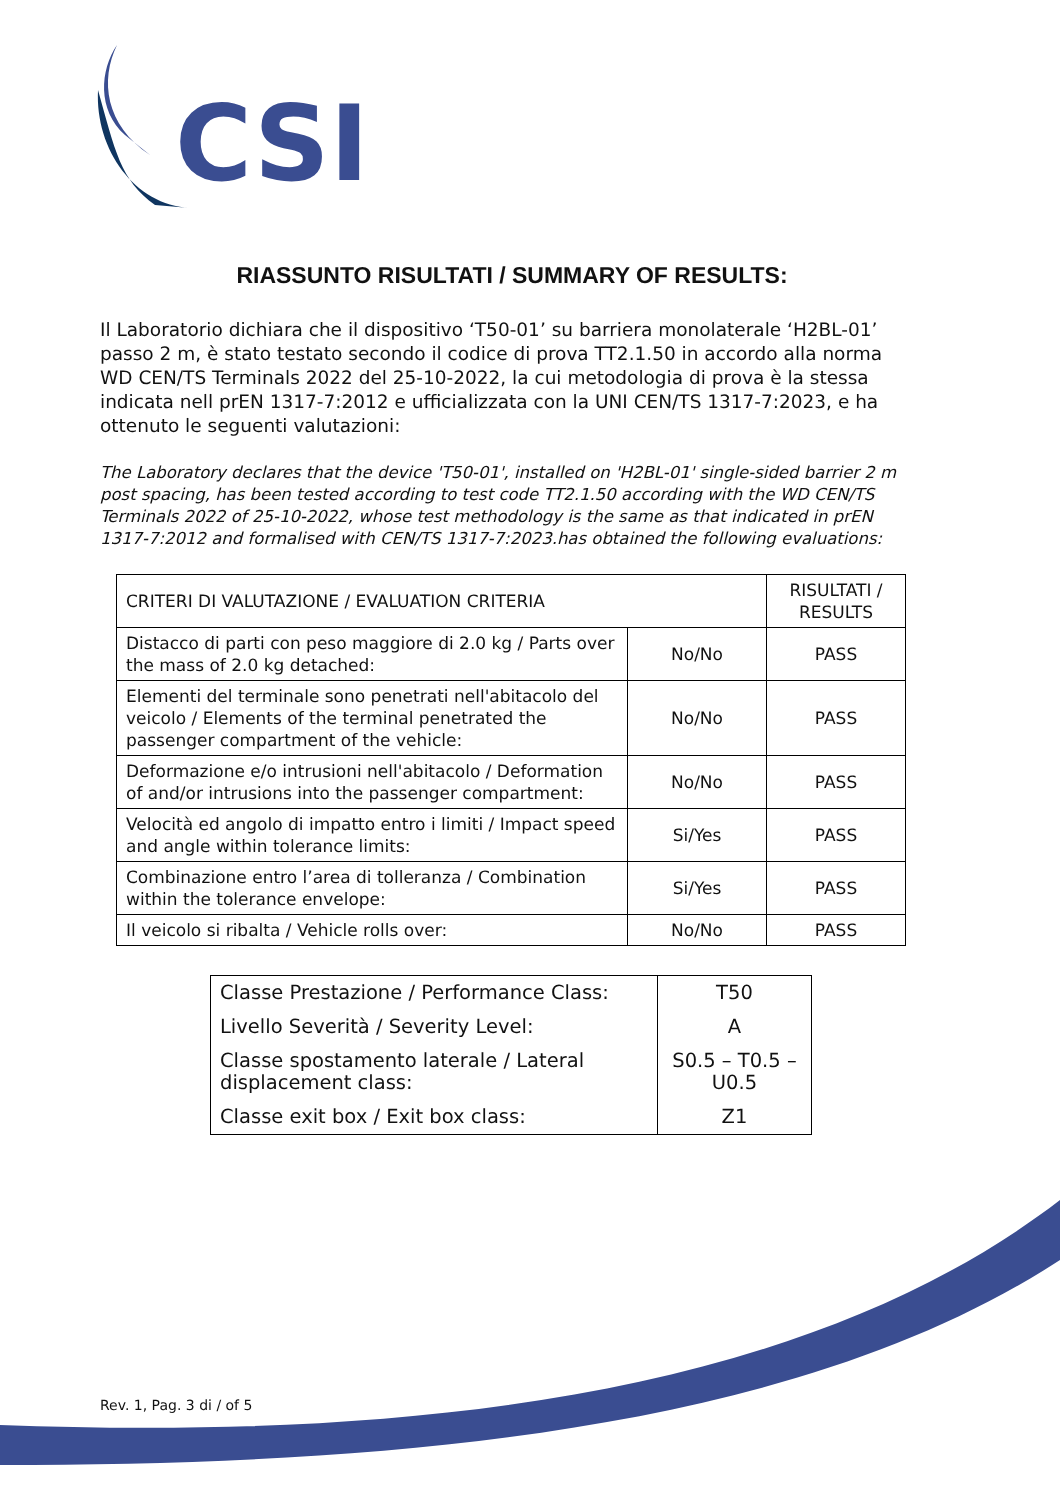CSI
RIASSUNTO RISULTATI / SUMMARY OF RESULTS:
Il Laboratorio dichiara che il dispositivo ‘T50-01’ su barriera monolaterale ‘H2BL-01’ passo 2 m, è stato testato secondo il codice di prova TT2.1.50 in accordo alla norma WD CEN/TS Terminals 2022 del 25-10-2022, la cui metodologia di prova è la stessa indicata nell prEN 1317-7:2012 e ufficializzata con la UNI CEN/TS 1317-7:2023, e ha ottenuto le seguenti valutazioni:
The Laboratory declares that the device 'T50-01', installed on 'H2BL-01' single-sided barrier 2 m post spacing, has been tested according to test code TT2.1.50 according with the WD CEN/TS Terminals 2022 of 25-10-2022, whose test methodology is the same as that indicated in prEN 1317-7:2012 and formalised with CEN/TS 1317-7:2023.has obtained the following evaluations:
| CRITERI DI VALUTAZIONE / EVALUATION CRITERIA | | RISULTATI / RESULTS |
| Distacco di parti con peso maggiore di 2.0 kg / Parts over the mass of 2.0 kg detached: | No/No | PASS |
| Elementi del terminale sono penetrati nell'abitacolo del veicolo / Elements of the terminal penetrated the passenger compartment of the vehicle: | No/No | PASS |
| Deformazione e/o intrusioni nell'abitacolo / Deformation of and/or intrusions into the passenger compartment: | No/No | PASS |
| Velocità ed angolo di impatto entro i limiti / Impact speed and angle within tolerance limits: | Si/Yes | PASS |
| Combinazione entro l’area di tolleranza / Combination within the tolerance envelope: | Si/Yes | PASS |
| Il veicolo si ribalta / Vehicle rolls over: | No/No | PASS |
| Classe Prestazione / Performance Class: | T50 |
| Livello Severità / Severity Level: | A |
| Classe spostamento laterale / Lateral displacement class: | S0.5 – T0.5 – U0.5 |
| Classe exit box / Exit box class: | Z1 |
Rev. 1, Pag. 3 di / of 5